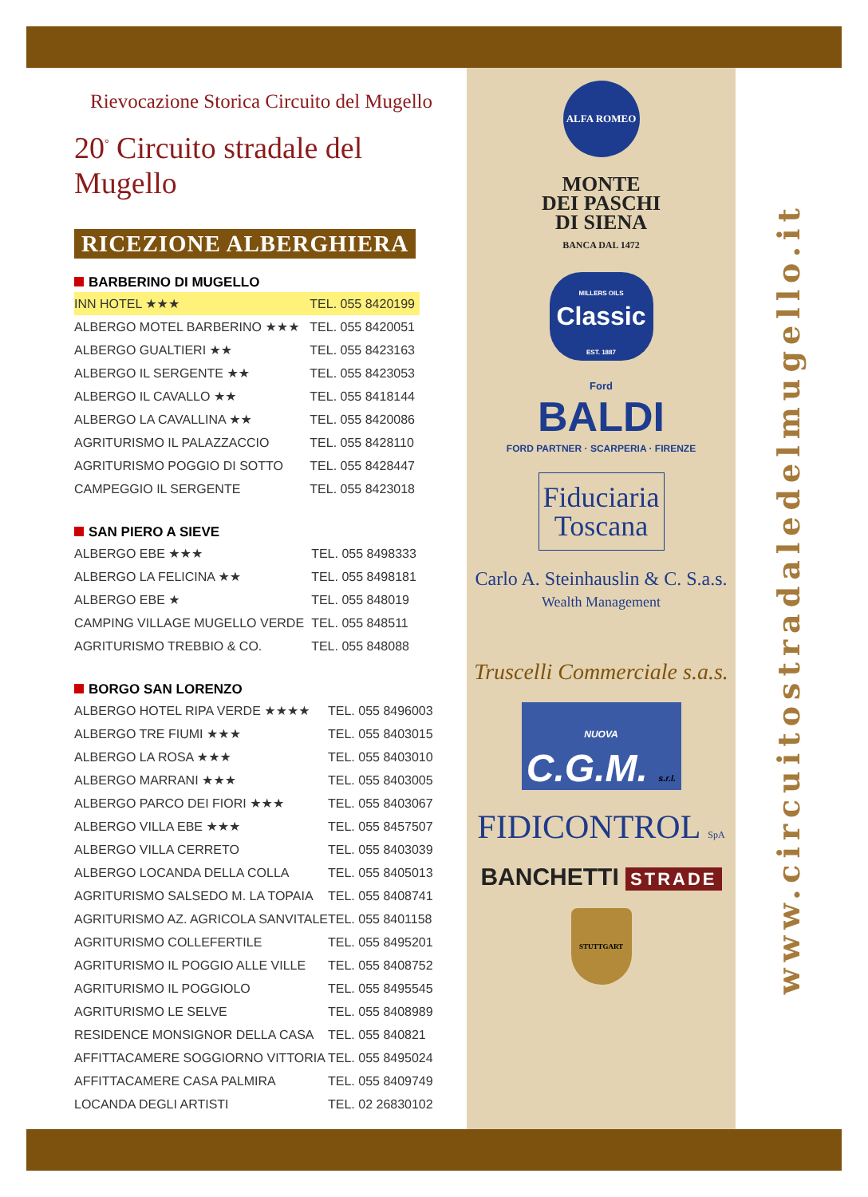Rievocazione Storica Circuito del Mugello
20<sup>°</sup> Circuito stradale del Mugello
RICEZIONE ALBERGHIERA
BARBERINO DI MUGELLO
| INN HOTEL ★★★ | TEL. 055 8420199 |
| ALBERGO MOTEL BARBERINO ★★★ | TEL. 055 8420051 |
| ALBERGO GUALTIERI ★★ | TEL. 055 8423163 |
| ALBERGO IL SERGENTE ★★ | TEL. 055 8423053 |
| ALBERGO IL CAVALLO ★★ | TEL. 055 8418144 |
| ALBERGO LA CAVALLINA ★★ | TEL. 055 8420086 |
| AGRITURISMO IL PALAZZACCIO | TEL. 055 8428110 |
| AGRITURISMO POGGIO DI SOTTO | TEL. 055 8428447 |
| CAMPEGGIO IL SERGENTE | TEL. 055 8423018 |
SAN PIERO A SIEVE
| ALBERGO EBE ★★★ | TEL. 055 8498333 |
| ALBERGO LA FELICINA ★★ | TEL. 055 8498181 |
| ALBERGO EBE ★ | TEL. 055 848019 |
| CAMPING VILLAGE MUGELLO VERDE | TEL. 055 848511 |
| AGRITURISMO TREBBIO & CO. | TEL. 055 848088 |
BORGO SAN LORENZO
| ALBERGO HOTEL RIPA VERDE ★★★★ | TEL. 055 8496003 |
| ALBERGO TRE FIUMI ★★★ | TEL. 055 8403015 |
| ALBERGO LA ROSA ★★★ | TEL. 055 8403010 |
| ALBERGO MARRANI ★★★ | TEL. 055 8403005 |
| ALBERGO PARCO DEI FIORI ★★★ | TEL. 055 8403067 |
| ALBERGO VILLA EBE ★★★ | TEL. 055 8457507 |
| ALBERGO VILLA CERRETO | TEL. 055 8403039 |
| ALBERGO LOCANDA DELLA COLLA | TEL. 055 8405013 |
| AGRITURISMO SALSEDO M. LA TOPAIA | TEL. 055 8408741 |
| AGRITURISMO AZ. AGRICOLA SANVITALE | TEL. 055 8401158 |
| AGRITURISMO COLLEFERTILE | TEL. 055 8495201 |
| AGRITURISMO IL POGGIO ALLE VILLE | TEL. 055 8408752 |
| AGRITURISMO IL POGGIOLO | TEL. 055 8495545 |
| AGRITURISMO LE SELVE | TEL. 055 8408989 |
| RESIDENCE MONSIGNOR DELLA CASA | TEL. 055 840821 |
| AFFITTACAMERE SOGGIORNO VITTORIA | TEL. 055 8495024 |
| AFFITTACAMERE CASA PALMIRA | TEL. 055 8409749 |
| LOCANDA DEGLI ARTISTI | TEL. 02 26830102 |
ALFA ROMEO
MONTE
DEI PASCHI
DI SIENA
BANCA DAL 1472
MILLERS OILS
Classic
EST. 1887
Ford
BALDI
FORD PARTNER · SCARPERIA · FIRENZE
Fiduciaria
Toscana
Carlo A. Steinhauslin & C. S.a.s.
Wealth Management
Truscelli Commerciale s.a.s.
NUOVA C.G.M. s.r.l.
FIDICONTROL SpA
BANCHETTI STRADE
STUTTGART
www.circuitostradaledelmugello.it